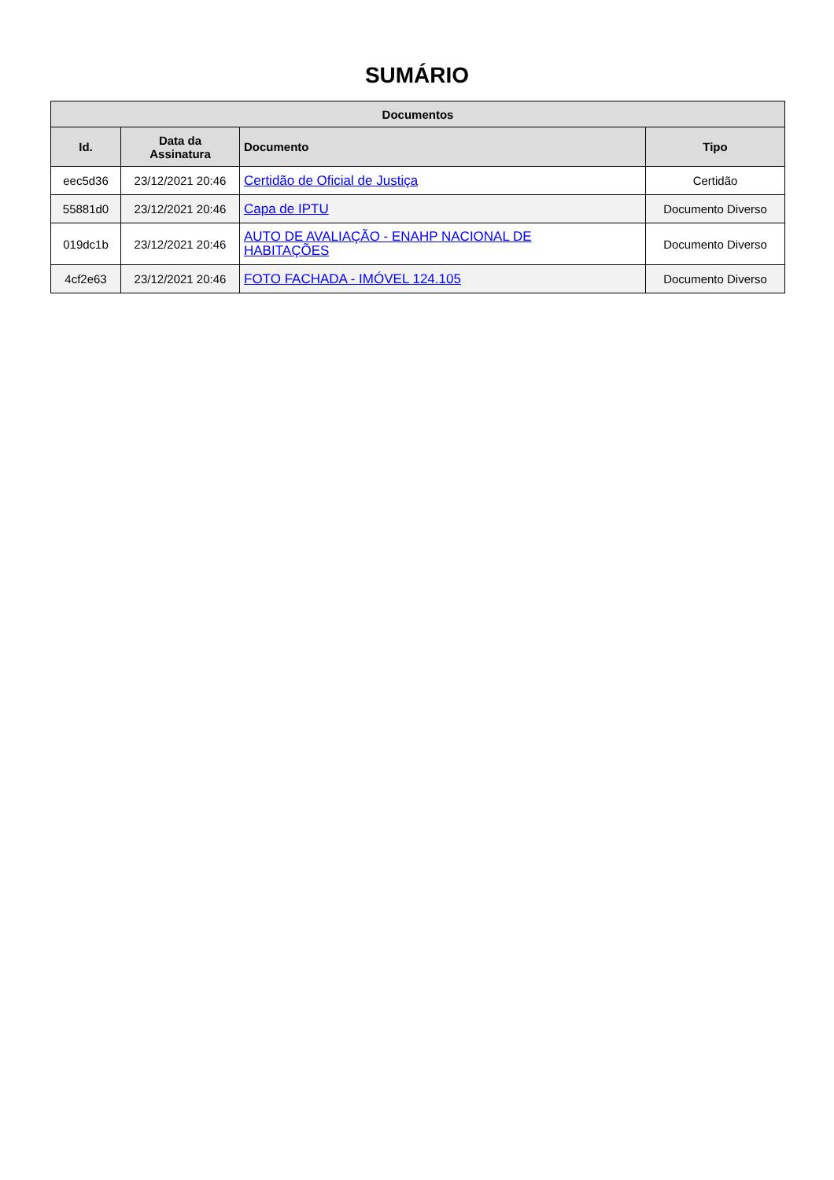SUMÁRIO
| Documentos | | | |
| --- | --- | --- | --- |
| Id. | Data da Assinatura | Documento | Tipo |
| eec5d36 | 23/12/2021 20:46 | Certidão de Oficial de Justiça | Certidão |
| 55881d0 | 23/12/2021 20:46 | Capa de IPTU | Documento Diverso |
| 019dc1b | 23/12/2021 20:46 | AUTO DE AVALIAÇÃO - ENAHP NACIONAL DE HABITAÇÕES | Documento Diverso |
| 4cf2e63 | 23/12/2021 20:46 | FOTO FACHADA - IMÓVEL 124.105 | Documento Diverso |